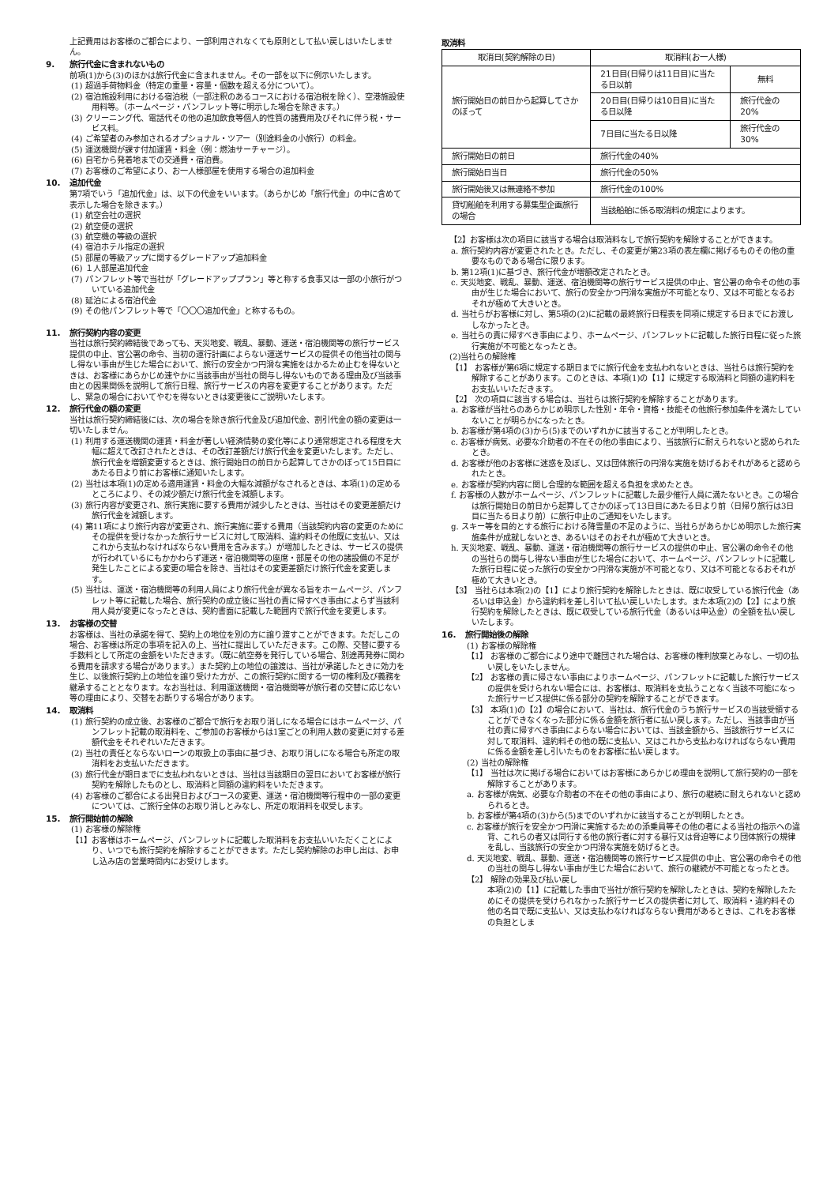上記費用はお客様のご都合により、一部利用されなくても原則として払い戻しはいたしません。
9. 旅行代金に含まれないもの
前項(1)から(3)のほかは旅行代金に含まれません。その一部を以下に例示いたします。
(1) 超過手荷物料金（特定の重量・容量・個数を超える分について）。
(2) 宿泊施設利用における宿泊税（一部注釈のあるコースにおける宿泊税を除く）、空港施設使用料等。（ホームページ・パンフレット等に明示した場合を除きます。）
(3) クリーニング代、電話代その他の追加飲食等個人的性質の諸費用及びそれに伴う税・サービス料。
(4) ご希望者のみ参加されるオプショナル・ツアー（別途料金の小旅行）の料金。
(5) 運送機関が課す付加運賃・料金（例：燃油サーチャージ）。
(6) 自宅から発着地までの交通費・宿泊費。
(7) お客様のご希望により、お一人様部屋を使用する場合の追加料金
10. 追加代金
第7項でいう「追加代金」は、以下の代金をいいます。（あらかじめ「旅行代金」の中に含めて表示した場合を除きます。）
(1) 航空会社の選択
(2) 航空便の選択
(3) 航空機の等級の選択
(4) 宿泊ホテル指定の選択
(5) 部屋の等級アップに関するグレードアップ追加料金
(6) １人部屋追加代金
(7) パンフレット等で当社が「グレードアッププラン」等と称する食事又は一部の小旅行がついている追加代金
(8) 延泊による宿泊代金
(9) その他パンフレット等で「〇〇〇追加代金」と称するもの。
11. 旅行契約内容の変更
当社は旅行契約締結後であっても、天災地変、戦乱、暴動、運送・宿泊機関等の旅行サービス提供の中止、官公署の命令、当初の運行計画によらない運送サービスの提供その他当社の関与し得ない事由が生じた場合において、旅行の安全かつ円滑な実施をはかるため止むを得ないときは、お客様にあらかじめ速やかに当該事由が当社の関与し得ないものである理由及び当該事由との因果関係を説明して旅行日程、旅行サービスの内容を変更することがあります。ただし、緊急の場合においてやむを得ないときは変更後にご説明いたします。
12. 旅行代金の額の変更
当社は旅行契約締結後には、次の場合を除き旅行代金及び追加代金、割引代金の額の変更は一切いたしません。
(1) 利用する運送機関の運賃・料金が著しい経済情勢の変化等により通常想定される程度を大幅に超えて改訂されたときは、その改訂差額だけ旅行代金を変更いたします。ただし、旅行代金を増額変更するときは、旅行開始日の前日から起算してさかのぼって15日目にあたる日より前にお客様に通知いたします。
(2) 当社は本項(1)の定める適用運賃・料金の大幅な減額がなされるときは、本項(1)の定めるところにより、その減少額だけ旅行代金を減額します。
(3) 旅行内容が変更され、旅行実施に要する費用が減少したときは、当社はその変更差額だけ旅行代金を減額します。
(4) 第11項により旅行内容が変更され、旅行実施に要する費用（当該契約内容の変更のためにその提供を受けなかった旅行サービスに対して取消料、違約料その他既に支払い、又はこれから支払わなければならない費用を含みます。）が増加したときは、サービスの提供が行われているにもかかわらず運送・宿泊機関等の座席・部屋その他の諸設備の不足が発生したことによる変更の場合を除き、当社はその変更差額だけ旅行代金を変更します。
(5) 当社は、運送・宿泊機関等の利用人員により旅行代金が異なる旨をホームページ、パンフレット等に記載した場合、旅行契約の成立後に当社の責に帰すべき事由によらず当該利用人員が変更になったときは、契約書面に記載した範囲内で旅行代金を変更します。
13. お客様の交替
お客様は、当社の承諾を得て、契約上の地位を別の方に譲り渡すことができます。ただしこの場合、お客様は所定の事項を記入の上、当社に提出していただきます。この際、交替に要する手数料として所定の金額をいただきます。（既に航空券を発行している場合、別途再発券に関わる費用を請求する場合があります。）また契約上の地位の譲渡は、当社が承諾したときに効力を生じ、以後旅行契約上の地位を譲り受けた方が、この旅行契約に関する一切の権利及び義務を継承することとなります。なお当社は、利用運送機関・宿泊機関等が旅行者の交替に応じない等の理由により、交替をお断りする場合があります。
14. 取消料
(1) 旅行契約の成立後、お客様のご都合で旅行をお取り消しになる場合にはホームページ、パンフレット記載の取消料を、ご参加のお客様からは1室ごとの利用人数の変更に対する差額代金をそれぞれいただきます。
(2) 当社の責任とならないローンの取扱上の事由に基づき、お取り消しになる場合も所定の取消料をお支払いただきます。
(3) 旅行代金が期日までに支払われないときは、当社は当該期日の翌日においてお客様が旅行契約を解除したものとし、取消料と同額の違約料をいただきます。
(4) お客様のご都合による出発日およびコースの変更、運送・宿泊機関等行程中の一部の変更については、ご旅行全体のお取り消しとみなし、所定の取消料を収受します。
15. 旅行開始前の解除
(1) お客様の解除権
【1】お客様はホームページ、パンフレットに記載した取消料をお支払いいただくことにより、いつでも旅行契約を解除することができます。ただし契約解除のお申し出は、お申し込み店の営業時間内にお受けします。
取消料
| 取消日(契約解除の日) | 取消料(お一人様) | |
| --- | --- | --- |
| 旅行開始日の前日から起算してさかのぼって | 21日目(日帰りは11日目)に当たる日以前 | 無料 |
| | 20日目(日帰りは10日目)に当たる日以降 | 旅行代金の20% |
| | 7日目に当たる日以降 | 旅行代金の30% |
| 旅行開始日の前日 | 旅行代金の40% | |
| 旅行開始日当日 | 旅行代金の50% | |
| 旅行開始後又は無連絡不参加 | 旅行代金の100% | |
| 貸切船舶を利用する募集型企画旅行の場合 | 当該船舶に係る取消料の規定によります。 | |
【2】お客様は次の項目に該当する場合は取消料なしで旅行契約を解除することができます。
a. 旅行契約内容が変更されたとき。ただし、その変更が第23項の表左欄に掲げるものその他の重要なものである場合に限ります。
b. 第12項(1)に基づき、旅行代金が増額改定されたとき。
c. 天災地変、戦乱、暴動、運送、宿泊機関等の旅行サービス提供の中止、官公署の命令その他の事由が生じた場合において、旅行の安全かつ円滑な実施が不可能となり、又は不可能となるおそれが極めて大きいとき。
d. 当社らがお客様に対し、第5項の(2)に記載の最終旅行日程表を同項に規定する日までにお渡ししなかったとき。
e. 当社らの責に帰すべき事由により、ホームページ、パンフレットに記載した旅行日程に従った旅行実施が不可能となったとき。
(2)当社らの解除権
【1】 お客様が第6項に規定する期日までに旅行代金を支払われないときは、当社らは旅行契約を解除することがあります。このときは、本項(1)の【1】に規定する取消料と同額の違約料をお支払いいただきます。
【2】 次の項目に該当する場合は、当社らは旅行契約を解除することがあります。
a. お客様が当社らのあらかじめ明示した性別・年令・資格・技能その他旅行参加条件を満たしていないことが明らかになったとき。
b. お客様が第4項の(3)から(5)までのいずれかに該当することが判明したとき。
c. お客様が病気、必要な介助者の不在その他の事由により、当該旅行に耐えられないと認められたとき。
d. お客様が他のお客様に迷惑を及ぼし、又は団体旅行の円滑な実施を妨げるおそれがあると認められたとき。
e. お客様が契約内容に関し合理的な範囲を超える負担を求めたとき。
f. お客様の人数がホームページ、パンフレットに記載した最少催行人員に満たないとき。この場合は旅行開始日の前日から起算してさかのぼって13日目にあたる日より前（日帰り旅行は3日目に当たる日より前）に旅行中止のご通知をいたします。
g. スキー等を目的とする旅行における降雪量の不足のように、当社らがあらかじめ明示した旅行実施条件が成就しないとき、あるいはそのおそれが極めて大きいとき。
h. 天災地変、戦乱、暴動、運送・宿泊機関等の旅行サービスの提供の中止、官公署の命令その他の当社らの関与し得ない事由が生じた場合において、ホームページ、パンフレットに記載した旅行日程に従った旅行の安全かつ円滑な実施が不可能となり、又は不可能となるおそれが極めて大きいとき。
【3】 当社らは本項(2)の【1】により旅行契約を解除したときは、既に収受している旅行代金（あるいは申込金）から違約料を差し引いて払い戻しいたします。また本項(2)の【2】により旅行契約を解除したときは、既に収受している旅行代金（あるいは申込金）の全額を払い戻しいたします。
16. 旅行開始後の解除
(1) お客様の解除権
【1】 お客様のご都合により途中で離団された場合は、お客様の権利放棄とみなし、一切の払い戻しをいたしません。
【2】 お客様の責に帰さない事由によりホームページ、パンフレットに記載した旅行サービスの提供を受けられない場合には、お客様は、取消料を支払うことなく当該不可能になった旅行サービス提供に係る部分の契約を解除することができます。
【3】 本項(1)の【2】の場合において、当社は、旅行代金のうち旅行サービスの当該受領することができなくなった部分に係る金額を旅行者に払い戻します。ただし、当該事由が当社の責に帰すべき事由によらない場合においては、当該金額から、当該旅行サービスに対して取消料、違約料その他の既に支払い、又はこれから支払わなければならない費用に係る金額を差し引いたものをお客様に払い戻します。
(2) 当社の解除権
【1】 当社は次に掲げる場合においてはお客様にあらかじめ理由を説明して旅行契約の一部を解除することがあります。
a. お客様が病気、必要な介助者の不在その他の事由により、旅行の継続に耐えられないと認められるとき。
b. お客様が第4項の(3)から(5)までのいずれかに該当することが判明したとき。
c. お客様が旅行を安全かつ円滑に実施するための添乗員等その他の者による当社の指示への違背、これらの者又は同行する他の旅行者に対する暴行又は脅迫等により団体旅行の規律を乱し、当該旅行の安全かつ円滑な実施を妨げるとき。
d. 天災地変、戦乱、暴動、運送・宿泊機関等の旅行サービス提供の中止、官公署の命令その他の当社の関与し得ない事由が生じた場合において、旅行の継続が不可能となったとき。
【2】 解除の効果及び払い戻し
本項(2)の【1】に記載した事由で当社が旅行契約を解除したときは、契約を解除したためにその提供を受けられなかった旅行サービスの提供者に対して、取消料・違約料その他の名目で既に支払い、又は支払わなければならない費用があるときは、これをお客様の負担としま